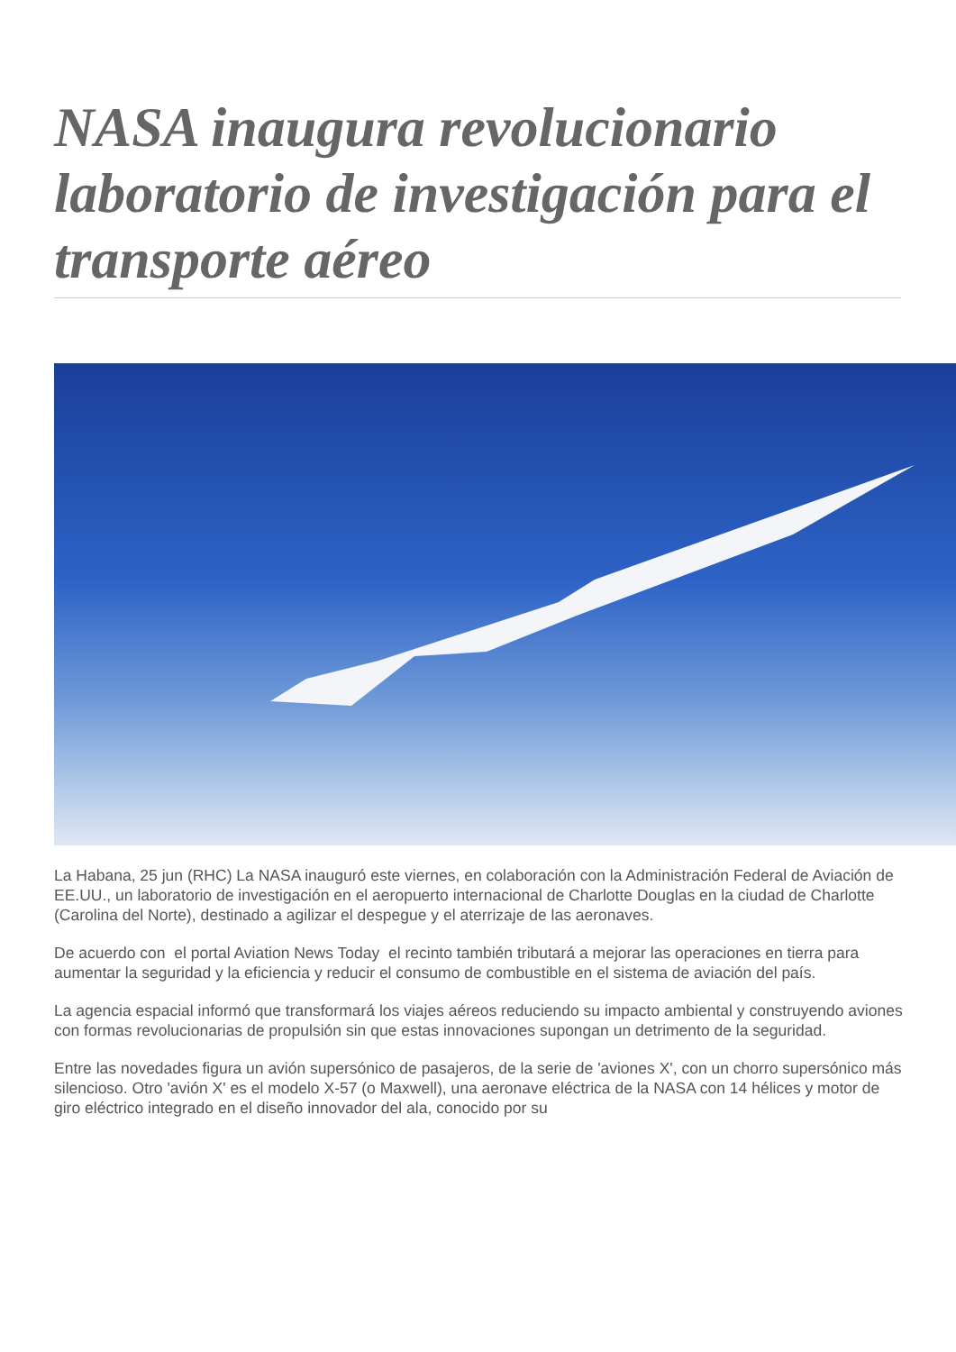NASA inaugura revolucionario laboratorio de investigación para el transporte aéreo
La Habana, 25 jun (RHC) La NASA inauguró este viernes, en colaboración con la Administración Federal de Aviación de EE.UU., un laboratorio de investigación en el aeropuerto internacional de Charlotte Douglas en la ciudad de Charlotte (Carolina del Norte), destinado a agilizar el despegue y el aterrizaje de las aeronaves.
De acuerdo con el portal Aviation News Today el recinto también tributará a mejorar las operaciones en tierra para aumentar la seguridad y la eficiencia y reducir el consumo de combustible en el sistema de aviación del país.
La agencia espacial informó que transformará los viajes aéreos reduciendo su impacto ambiental y construyendo aviones con formas revolucionarias de propulsión sin que estas innovaciones supongan un detrimento de la seguridad.
Entre las novedades figura un avión supersónico de pasajeros, de la serie de 'aviones X', con un chorro supersónico más silencioso. Otro 'avión X' es el modelo X-57 (o Maxwell), una aeronave eléctrica de la NASA con 14 hélices y motor de giro eléctrico integrado en el diseño innovador del ala, conocido por su